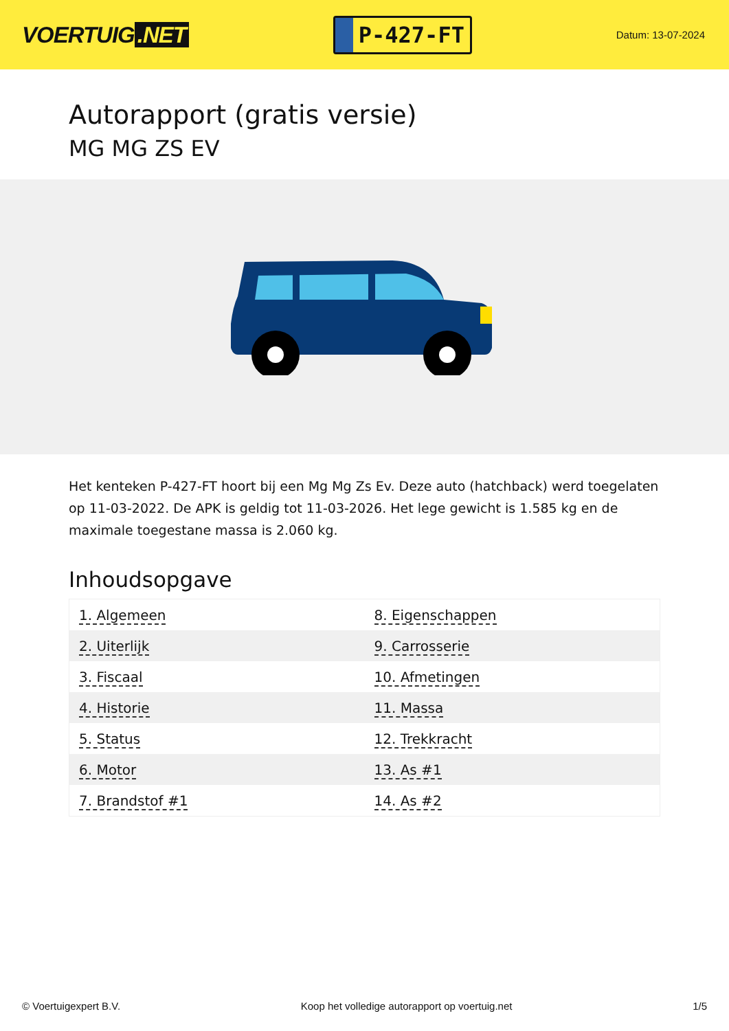VOERTUIG.NET
P-427-FT
Datum: 13-07-2024
Autorapport (gratis versie)
MG MG ZS EV
Het kenteken P-427-FT hoort bij een Mg Mg Zs Ev. Deze auto (hatchback) werd toegelaten op 11-03-2022. De APK is geldig tot 11-03-2026. Het lege gewicht is 1.585 kg en de maximale toegestane massa is 2.060 kg.
Inhoudsopgave
| 1. Algemeen | 8. Eigenschappen |
| 2. Uiterlijk | 9. Carrosserie |
| 3. Fiscaal | 10. Afmetingen |
| 4. Historie | 11. Massa |
| 5. Status | 12. Trekkracht |
| 6. Motor | 13. As #1 |
| 7. Brandstof #1 | 14. As #2 |
© Voertuigexpert B.V. Koop het volledige autorapport op voertuig.net 1/5